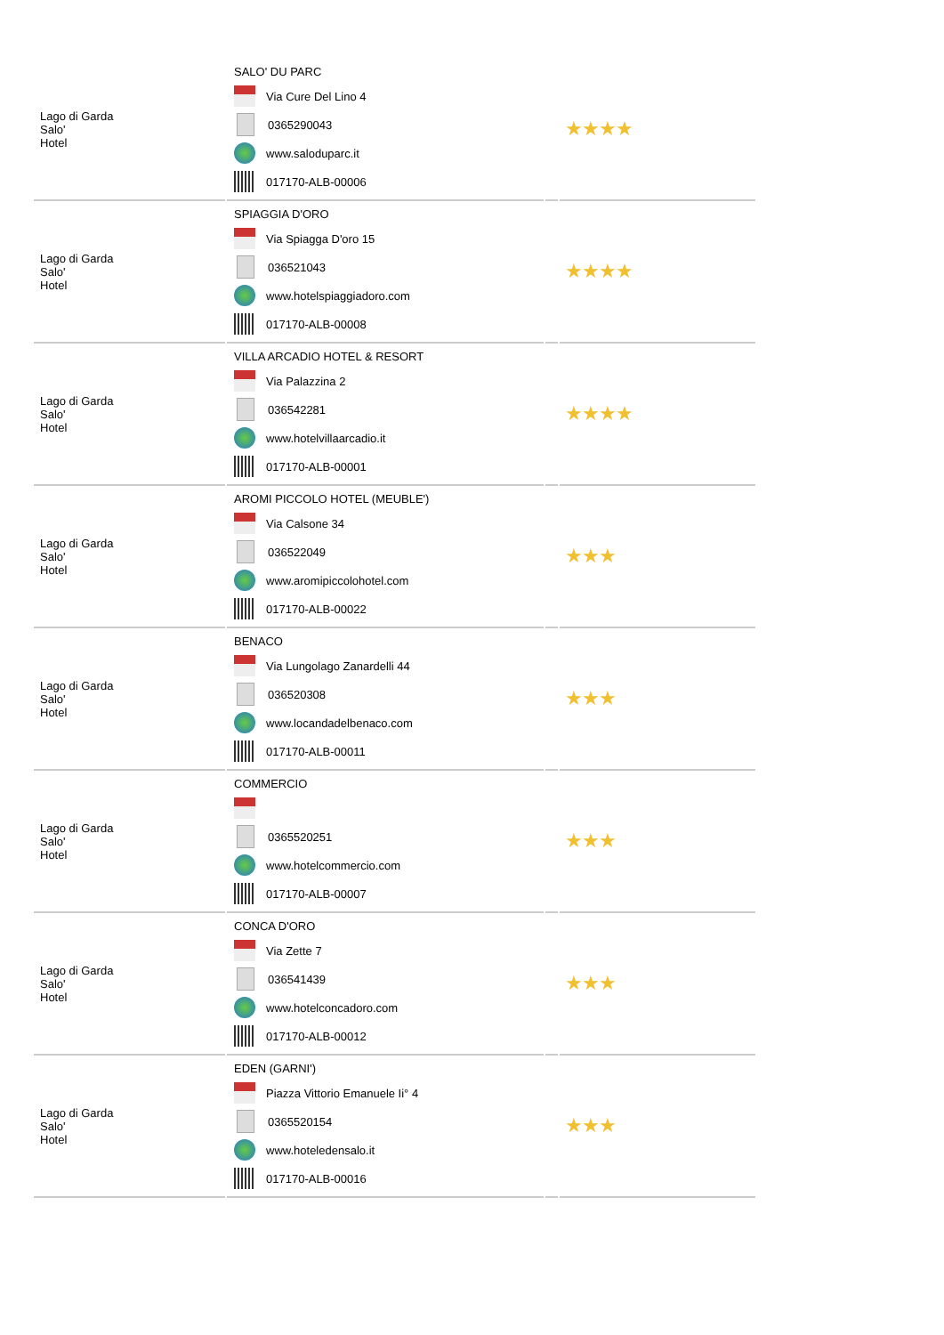| Lago di Garda Salo' Hotel | SALO' DU PARC Via Cure Del Lino 4 0365290043 www.saloduparc.it 017170-ALB-00006 | | ★★★★ |
| Lago di Garda Salo' Hotel | SPIAGGIA D'ORO Via Spiagga D'oro 15 036521043 www.hotelspiaggiadoro.com 017170-ALB-00008 | | ★★★★ |
| Lago di Garda Salo' Hotel | VILLA ARCADIO HOTEL & RESORT Via Palazzina 2 036542281 www.hotelvillaarcadio.it 017170-ALB-00001 | | ★★★★ |
| Lago di Garda Salo' Hotel | AROMI PICCOLO HOTEL (MEUBLE') Via Calsone 34 036522049 www.aromipiccolohotel.com 017170-ALB-00022 | | ★★★ |
| Lago di Garda Salo' Hotel | BENACO Via Lungolago Zanardelli 44 036520308 www.locandadelbenaco.com 017170-ALB-00011 | | ★★★ |
| Lago di Garda Salo' Hotel | COMMERCIO 0365520251 www.hotelcommercio.com 017170-ALB-00007 | | ★★★ |
| Lago di Garda Salo' Hotel | CONCA D'ORO Via Zette 7 036541439 www.hotelconcadoro.com 017170-ALB-00012 | | ★★★ |
| Lago di Garda Salo' Hotel | EDEN (GARNI') Piazza Vittorio Emanuele Ii° 4 0365520154 www.hoteledensalo.it 017170-ALB-00016 | | ★★★ |